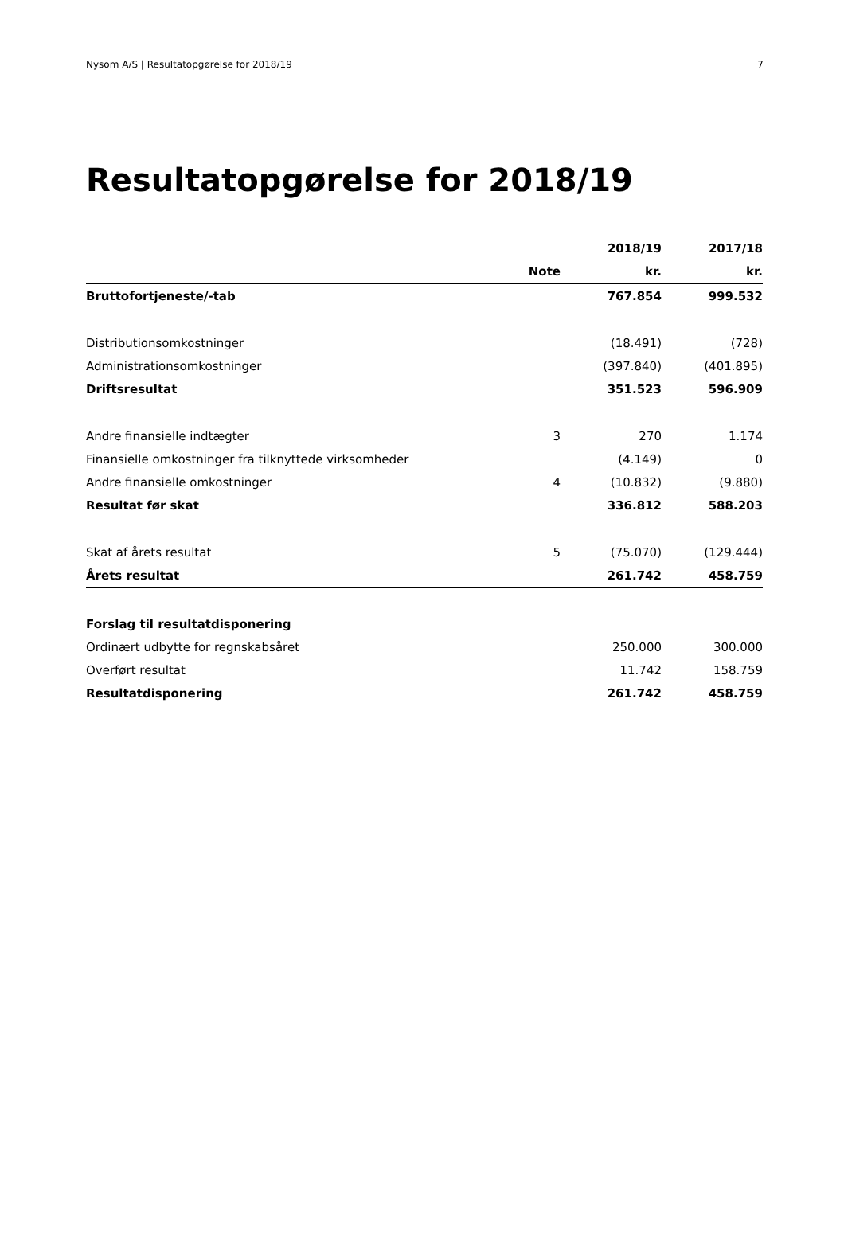Nysom A/S | Resultatopgørelse for 2018/19 7
Resultatopgørelse for 2018/19
| | | 2018/19 | 2017/18 |
| --- | --- | --- | --- |
| | Note | kr. | kr. |
| Bruttofortjeneste/-tab | | 767.854 | 999.532 |
| Distributionsomkostninger | | (18.491) | (728) |
| Administrationsomkostninger | | (397.840) | (401.895) |
| Driftsresultat | | 351.523 | 596.909 |
| Andre finansielle indtægter | 3 | 270 | 1.174 |
| Finansielle omkostninger fra tilknyttede virksomheder | | (4.149) | 0 |
| Andre finansielle omkostninger | 4 | (10.832) | (9.880) |
| Resultat før skat | | 336.812 | 588.203 |
| Skat af årets resultat | 5 | (75.070) | (129.444) |
| Årets resultat | | 261.742 | 458.759 |
| Forslag til resultatdisponering | | | |
| Ordinært udbytte for regnskabsåret | | 250.000 | 300.000 |
| Overført resultat | | 11.742 | 158.759 |
| Resultatdisponering | | 261.742 | 458.759 |